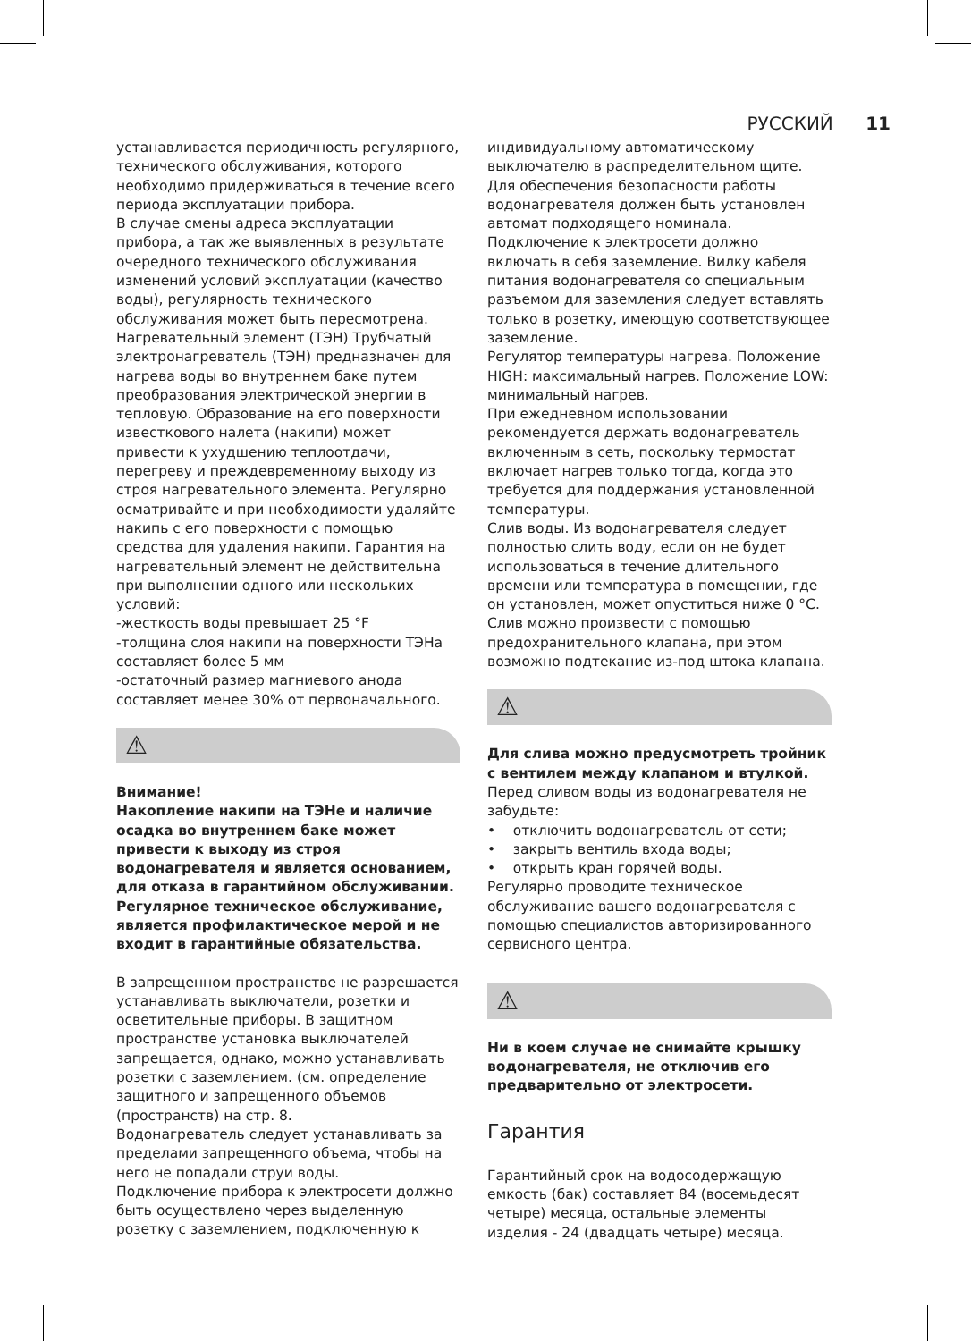РУССКИЙ 11
устанавливается периодичность регулярного, технического обслуживания, которого необходимо придерживаться в течение всего периода эксплуатации прибора.
В случае смены адреса эксплуатации прибора, а так же выявленных в результате очередного технического обслуживания изменений условий эксплуатации (качество воды), регулярность технического обслуживания может быть пересмотрена.
Нагревательный элемент (ТЭН) Трубчатый электронагреватель (ТЭН) предназначен для нагрева воды во внутреннем баке путем преобразования электрической энергии в тепловую. Образование на его поверхности известкового налета (накипи) может привести к ухудшению теплоотдачи, перегреву и преждевременному выходу из строя нагревательного элемента. Регулярно осматривайте и при необходимости удаляйте накипь с его поверхности с помощью средства для удаления накипи. Гарантия на нагревательный элемент не действительна при выполнении одного или нескольких условий:
-жесткость воды превышает 25 °F
-толщина слоя накипи на поверхности ТЭНа составляет более 5 мм
-остаточный размер магниевого анода составляет менее 30% от первоначального.
⚠
Внимание!
Накопление накипи на ТЭНе и наличие осадка во внутреннем баке может привести к выходу из строя водонагревателя и является основанием, для отказа в гарантийном обслуживании. Регулярное техническое обслуживание, является профилактическое мерой и не входит в гарантийные обязательства.
В запрещенном пространстве не разрешается устанавливать выключатели, розетки и осветительные приборы. В защитном пространстве установка выключателей запрещается, однако, можно устанавливать розетки с заземлением. (см. определение защитного и запрещенного объемов (пространств) на стр. 8.
Водонагреватель следует устанавливать за пределами запрещенного объема, чтобы на него не попадали струи воды.
Подключение прибора к электросети должно быть осуществлено через выделенную розетку с заземлением, подключенную к
индивидуальному автоматическому выключателю в распределительном щите.
Для обеспечения безопасности работы водонагревателя должен быть установлен автомат подходящего номинала.
Подключение к электросети должно включать в себя заземление. Вилку кабеля питания водонагревателя со специальным разъемом для заземления следует вставлять только в розетку, имеющую соответствующее заземление.
Регулятор температуры нагрева. Положение HIGH: максимальный нагрев. Положение LOW: минимальный нагрев.
При ежедневном использовании рекомендуется держать водонагреватель включенным в сеть, поскольку термостат включает нагрев только тогда, когда это требуется для поддержания установленной температуры.
Слив воды. Из водонагревателя следует полностью слить воду, если он не будет использоваться в течение длительного времени или температура в помещении, где он установлен, может опуститься ниже 0 °C. Слив можно произвести с помощью предохранительного клапана, при этом возможно подтекание из-под штока клапана.
⚠
Для слива можно предусмотреть тройник с вентилем между клапаном и втулкой.
Перед сливом воды из водонагревателя не забудьте:
• отключить водонагреватель от сети;
• закрыть вентиль входа воды;
• открыть кран горячей воды.
Регулярно проводите техническое обслуживание вашего водонагревателя с помощью специалистов авторизированного сервисного центра.
⚠
Ни в коем случае не снимайте крышку водонагревателя, не отключив его предварительно от электросети.
Гарантия
Гарантийный срок на водосодержащую емкость (бак) составляет 84 (восемьдесят четыре) месяца, остальные элементы изделия - 24 (двадцать четыре) месяца.